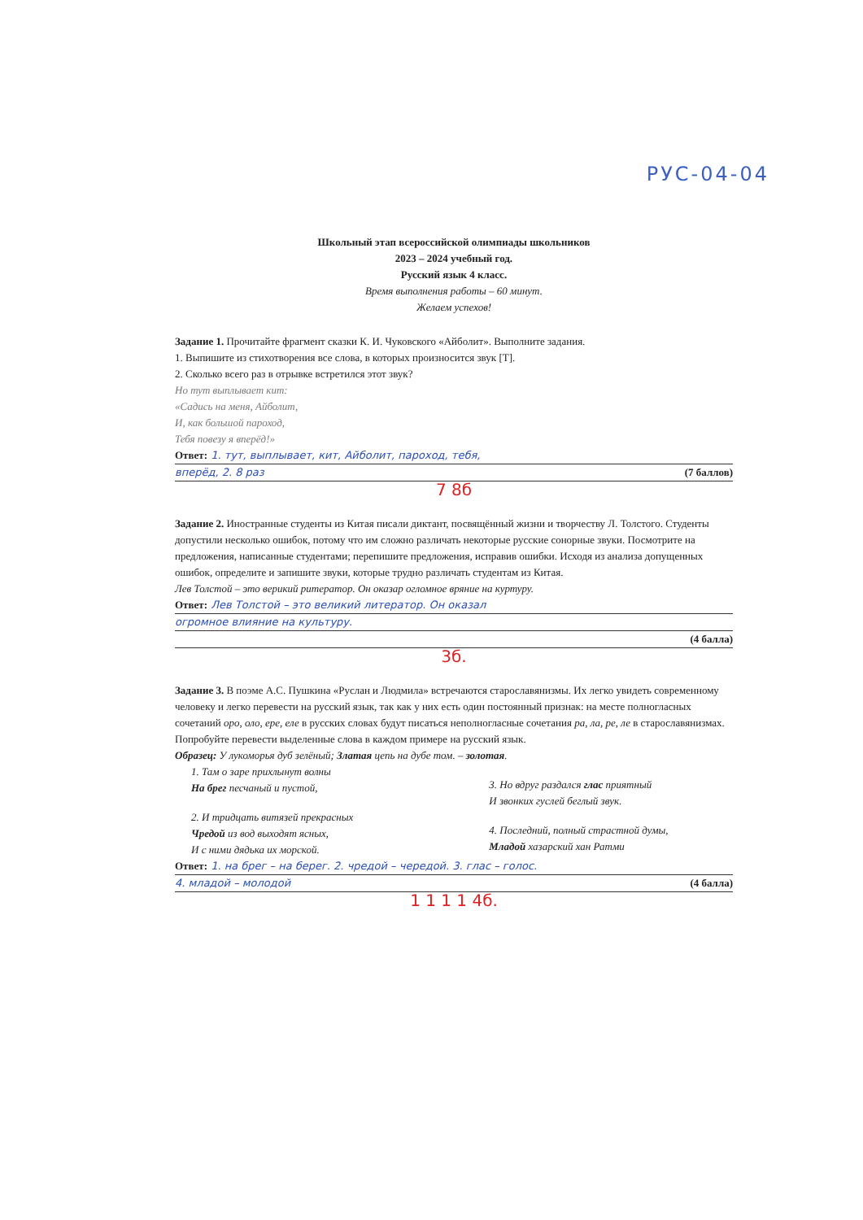РУС-04-04
Школьный этап всероссийской олимпиады школьников
2023 – 2024 учебный год.
Русский язык 4 класс.
Время выполнения работы – 60 минут.
Желаем успехов!
Задание 1. Прочитайте фрагмент сказки К. И. Чуковского «Айболит». Выполните задания.
1. Выпишите из стихотворения все слова, в которых произносится звук [Т].
2. Сколько всего раз в отрывке встретился этот звук?
Но тут выплывает кит:
«Садись на меня, Айболит,
И, как большой пароход,
Тебя повезу я вперёд!»
Ответ: 1. тут, выплывает, кит, Айболит, пароход, тебя,
вперёд, 2. 8 раз (7 баллов)
7 8б
Задание 2. Иностранные студенты из Китая писали диктант, посвящённый жизни и творчеству Л. Толстого. Студенты допустили несколько ошибок, потому что им сложно различать некоторые русские сонорные звуки. Посмотрите на предложения, написанные студентами; перепишите предложения, исправив ошибки. Исходя из анализа допущенных ошибок, определите и запишите звуки, которые трудно различать студентам из Китая.
Лев Толстой – это верикий ритератор. Он оказар огломное вряние на куртуру.
Ответ: Лев Толстой – это великий литератор. Он оказал
огромное влияние на культуру.
(4 балла)
3б.
Задание 3. В поэме А.С. Пушкина «Руслан и Людмила» встречаются старославянизмы. Их легко увидеть современному человеку и легко перевести на русский язык, так как у них есть один постоянный признак: на месте полногласных сочетаний оро, оло, ере, еле в русских словах будут писаться неполногласные сочетания ра, ла, ре, ле в старославянизмах. Попробуйте перевести выделенные слова в каждом примере на русский язык.
Образец: У лукоморья дуб зелёный; Златая цепь на дубе том. – золотая.
1. Там о заре прихлынут волны
На брег песчаный и пустой,
2. И тридцать витязей прекрасных
Чредой из вод выходят ясных,
И с ними дядька их морской.
3. Но вдруг раздался глас приятный
И звонких гуслей беглый звук.
4. Последний, полный страстной думы,
Младой хазарский хан Ратми
Ответ: 1. на брег – на берег. 2. чредой – чередой. 3. глас – голос.
4. младой – молодой (4 балла)
1 1 1 1 4б.